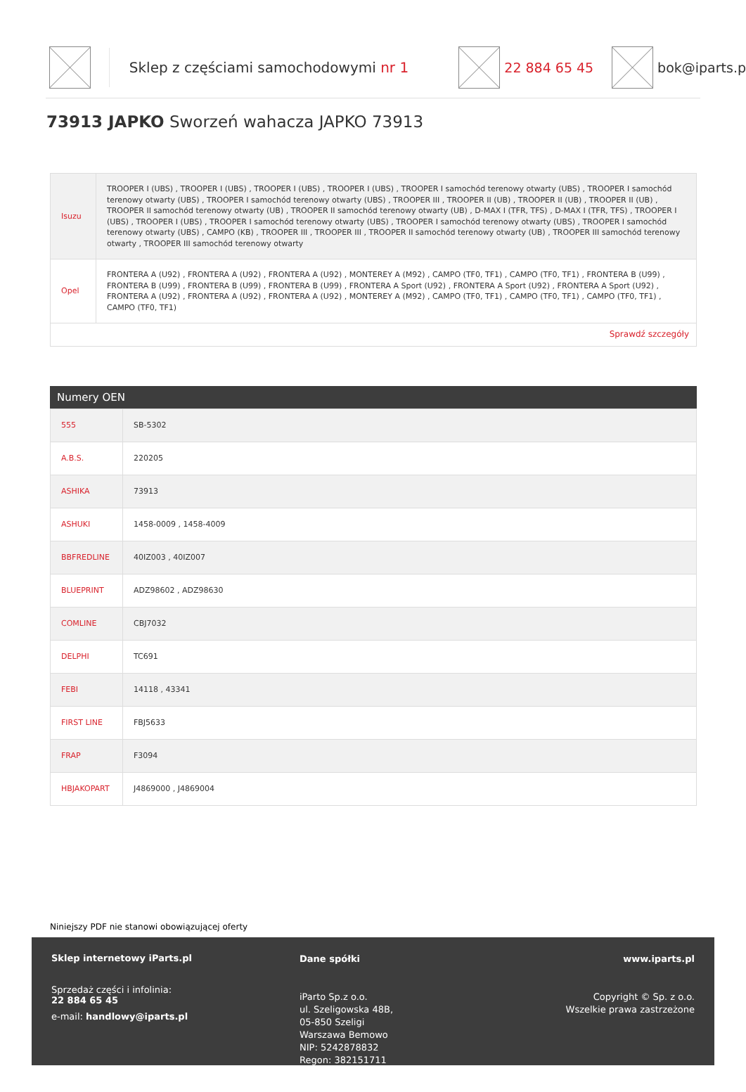Sklep z częściami samochodowymi nr 1 22 884 65 45 bok@iparts.p
73913 JAPKO Sworzeń wahacza JAPKO 73913
| Isuzu | TROOPER I (UBS) , TROOPER I (UBS) , TROOPER I (UBS) , TROOPER I (UBS) , TROOPER I samochód terenowy otwarty (UBS) , TROOPER I samochód terenowy otwarty (UBS) , TROOPER I samochód terenowy otwarty (UBS) , TROOPER III , TROOPER II (UB) , TROOPER II (UB) , TROOPER II (UB) , TROOPER II samochód terenowy otwarty (UB) , TROOPER II samochód terenowy otwarty (UB) , D-MAX I (TFR, TFS) , D-MAX I (TFR, TFS) , TROOPER I (UBS) , TROOPER I (UBS) , TROOPER I samochód terenowy otwarty (UBS) , TROOPER I samochód terenowy otwarty (UBS) , TROOPER I samochód terenowy otwarty (UBS) , CAMPO (KB) , TROOPER III , TROOPER III , TROOPER II samochód terenowy otwarty (UB) , TROOPER III samochód terenowy otwarty , TROOPER III samochód terenowy otwarty |
| Opel | FRONTERA A (U92) , FRONTERA A (U92) , FRONTERA A (U92) , MONTEREY A (M92) , CAMPO (TF0, TF1) , CAMPO (TF0, TF1) , FRONTERA B (U99) , FRONTERA B (U99) , FRONTERA B (U99) , FRONTERA B (U99) , FRONTERA A Sport (U92) , FRONTERA A Sport (U92) , FRONTERA A Sport (U92) , FRONTERA A (U92) , FRONTERA A (U92) , FRONTERA A (U92) , MONTEREY A (M92) , CAMPO (TF0, TF1) , CAMPO (TF0, TF1) , CAMPO (TF0, TF1) , CAMPO (TF0, TF1) |
| Sprawdź szczegóły | |
Numery OEN
| 555 | SB-5302 |
| A.B.S. | 220205 |
| ASHIKA | 73913 |
| ASHUKI | 1458-0009 , 1458-4009 |
| BBFREDLINE | 40IZ003 , 40IZ007 |
| BLUEPRINT | ADZ98602 , ADZ98630 |
| COMLINE | CBJ7032 |
| DELPHI | TC691 |
| FEBI | 14118 , 43341 |
| FIRST LINE | FBJ5633 |
| FRAP | F3094 |
| HBJAKOPART | J4869000 , J4869004 |
Niniejszy PDF nie stanowi obowiązującej oferty
Sklep internetowy iParts.pl
Sprzedaż części i infolinia:
22 884 65 45
e-mail: handlowy@iparts.pl
Dane spółki
iParto Sp.z o.o.
ul. Szeligowska 48B,
05-850 Szeligi
Warszawa Bemowo
NIP: 5242878832
Regon: 382151711
www.iparts.pl
Copyright © Sp. z o.o.
Wszelkie prawa zastrzeżone